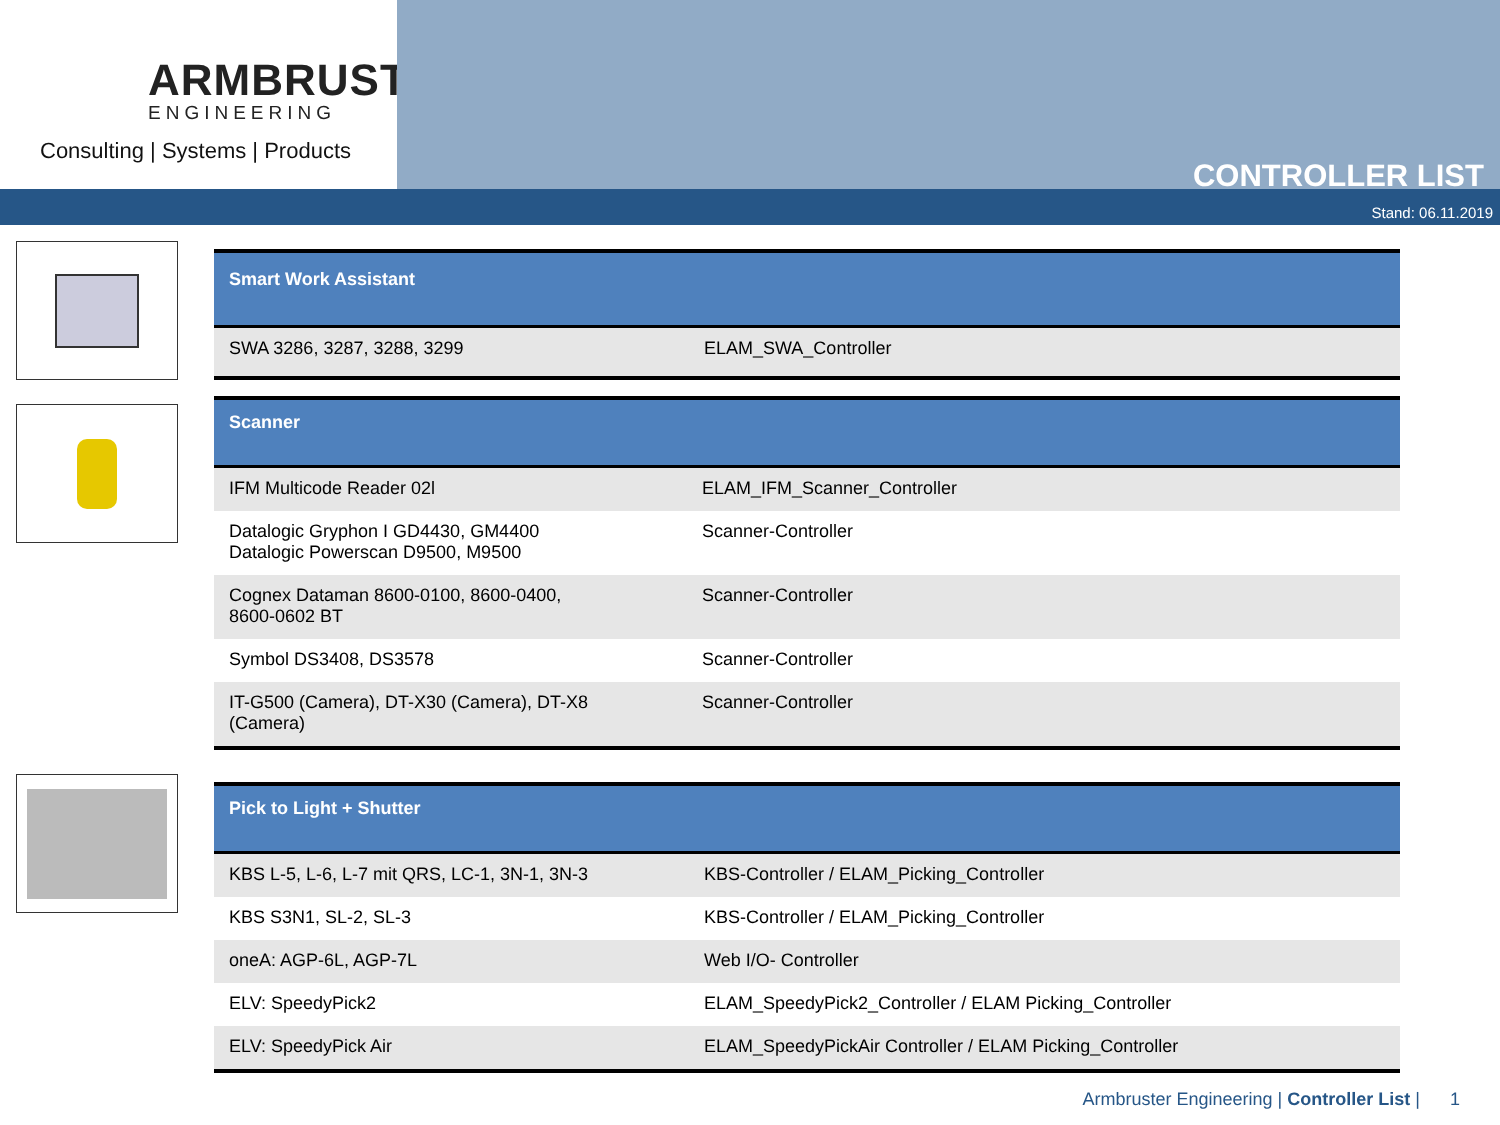ARMBRUSTER
ENGINEERING
Consulting | Systems | Products
CONTROLLER LIST
Stand: 06.11.2019
| Smart Work Assistant | |
| --- | --- |
| SWA 3286, 3287, 3288, 3299 | ELAM_SWA_Controller |
| Scanner | |
| --- | --- |
| IFM Multicode Reader 02l | ELAM_IFM_Scanner_Controller |
| Datalogic Gryphon I GD4430, GM4400 Datalogic Powerscan D9500, M9500 | Scanner-Controller |
| Cognex Dataman 8600-0100, 8600-0400, 8600-0602 BT | Scanner-Controller |
| Symbol DS3408, DS3578 | Scanner-Controller |
| IT-G500 (Camera), DT-X30 (Camera), DT-X8 (Camera) | Scanner-Controller |
| Pick to Light + Shutter | |
| --- | --- |
| KBS L-5, L-6, L-7 mit QRS, LC-1, 3N-1, 3N-3 | KBS-Controller / ELAM_Picking_Controller |
| KBS S3N1, SL-2, SL-3 | KBS-Controller / ELAM_Picking_Controller |
| oneA: AGP-6L, AGP-7L | Web I/O- Controller |
| ELV: SpeedyPick2 | ELAM_SpeedyPick2_Controller / ELAM Picking_Controller |
| ELV: SpeedyPick Air | ELAM_SpeedyPickAir Controller / ELAM Picking_Controller |
Armbruster Engineering | Controller List | 1